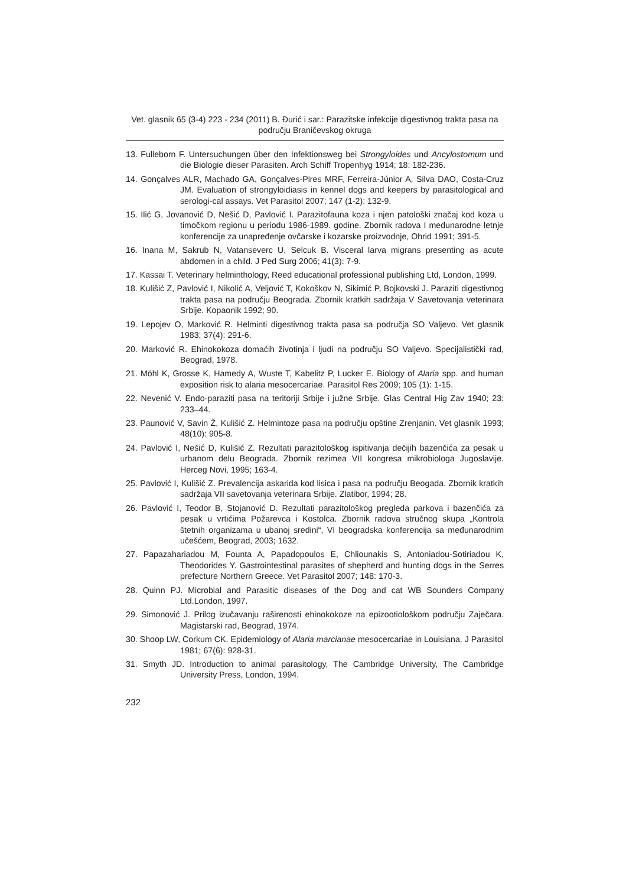Vet. glasnik 65 (3-4) 223 - 234 (2011) B. Đurić i sar.: Parazitske infekcije digestivnog trakta pasa na području Braničevskog okruga
13. Fulleborn F. Untersuchungen über den Infektionsweg bei Strongyloides und Ancylostomum und die Biologie dieser Parasiten. Arch Schiff Tropenhyg 1914; 18: 182-236.
14. Gonçalves ALR, Machado GA, Gonçalves-Pires MRF, Ferreira-Júnior A, Silva DAO, Costa-Cruz JM. Evaluation of strongyloidiasis in kennel dogs and keepers by parasitological and serologi-cal assays. Vet Parasitol 2007; 147 (1-2): 132-9.
15. Ilić G, Jovanović D, Nešić D, Pavlović I. Parazitofauna koza i njen patološki značaj kod koza u timočkom regionu u periodu 1986-1989. godine. Zbornik radova I međunarodne letnje konferencije za unapređenje ovčarske i kozarske proizvodnje, Ohrid 1991; 391-5.
16. Inana M, Sakrub N, Vatanseverc U, Selcuk B. Visceral larva migrans presenting as acute abdomen in a child. J Ped Surg 2006; 41(3): 7-9.
17. Kassai T. Veterinary helminthology, Reed educational professional publishing Ltd, London, 1999.
18. Kulišić Z, Pavlović I, Nikolić A, Veljović T, Kokoškov N, Sikimić P, Bojkovski J. Paraziti digestivnog trakta pasa na području Beograda. Zbornik kratkih sadržaja V Savetovanja veterinara Srbije. Kopaonik 1992; 90.
19. Lepojev O, Marković R. Helminti digestivnog trakta pasa sa područja SO Valjevo. Vet glasnik 1983; 37(4): 291-6.
20. Marković R. Ehinokokoza domaćih životinja i ljudi na području SO Valjevo. Specijalistički rad, Beograd, 1978.
21. Möhl K, Grosse K, Hamedy A, Wuste T, Kabelitz P, Lucker E. Biology of Alaria spp. and human exposition risk to alaria mesocercariae. Parasitol Res 2009; 105 (1): 1-15.
22. Nevenić V. Endo-paraziti pasa na teritoriji Srbije i južne Srbije. Glas Central Hig Zav 1940; 23: 233–44.
23. Paunović V, Savin Ž, Kulišić Z. Helmintoze pasa na području opštine Zrenjanin. Vet glasnik 1993; 48(10): 905-8.
24. Pavlović I, Nešić D, Kulišić Z. Rezultati parazitološkog ispitivanja dečijih bazenčića za pesak u urbanom delu Beograda. Zbornik rezimea VII kongresa mikrobiologa Jugoslavije. Herceg Novi, 1995; 163-4.
25. Pavlović I, Kulišić Z. Prevalencija askarida kod lisica i pasa na području Beogada. Zbornik kratkih sadržaja VII savetovanja veterinara Srbije. Zlatibor, 1994; 28.
26. Pavlović I, Teodor B, Stojanović D. Rezultati parazitološkog pregleda parkova i bazenčića za pesak u vrtićima Požarevca i Kostolca. Zbornik radova stručnog skupa „Kontrola štetnih organizama u ubanoj sredini“, VI beogradska konferencija sa međunarodnim učešćem, Beograd, 2003; 1632.
27. Papazahariadou M, Founta A, Papadopoulos E, Chliounakis S, Antoniadou-Sotiriadou K, Theodorides Y. Gastrointestinal parasites of shepherd and hunting dogs in the Serres prefecture Northern Greece. Vet Parasitol 2007; 148: 170-3.
28. Quinn PJ. Microbial and Parasitic diseases of the Dog and cat WB Sounders Company Ltd.London, 1997.
29. Simonović J. Prilog izučavanju raširenosti ehinokokoze na epizootiološkom području Zaječara. Magistarski rad, Beograd, 1974.
30. Shoop LW, Corkum CK. Epidemiology of Alaria marcianae mesocercariae in Louisiana. J Parasitol 1981; 67(6): 928-31.
31. Smyth JD. Introduction to animal parasitology, The Cambridge University, The Cambridge University Press, London, 1994.
232